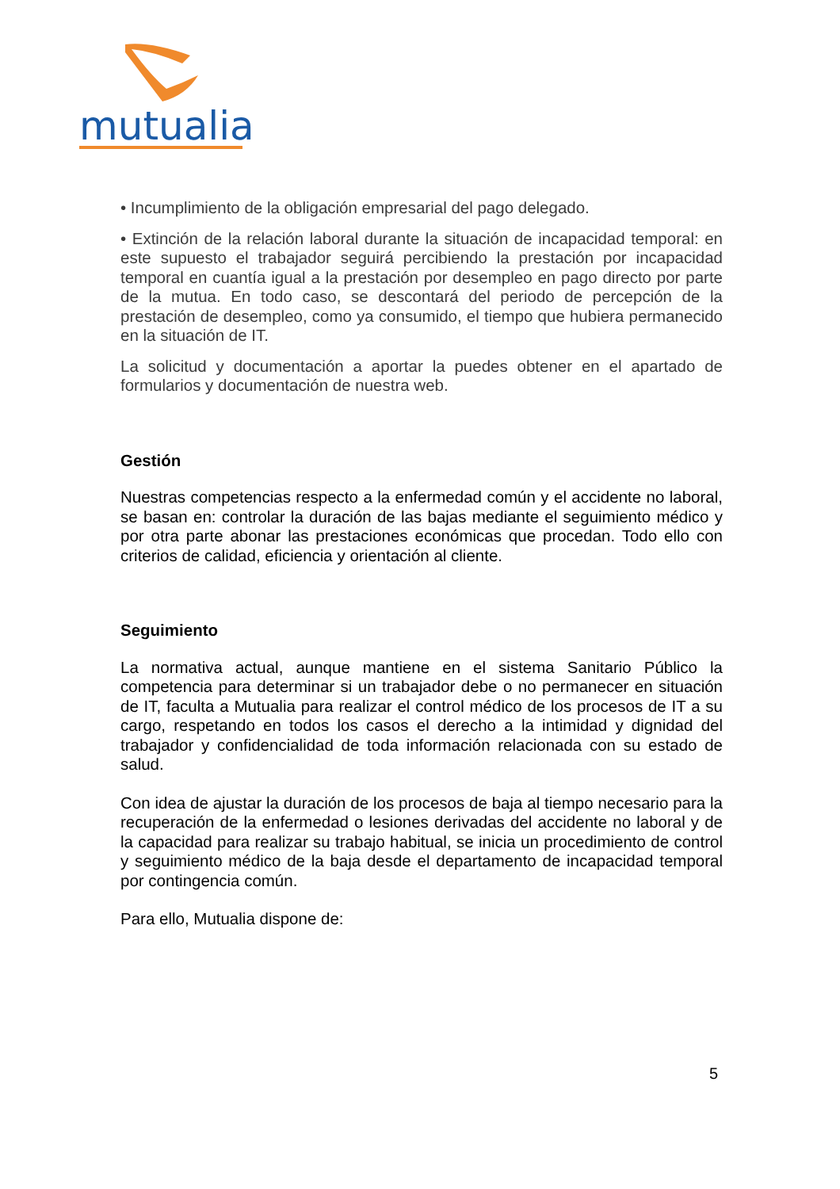mutualia
• Incumplimiento de la obligación empresarial del pago delegado.
• Extinción de la relación laboral durante la situación de incapacidad temporal: en este supuesto el trabajador seguirá percibiendo la prestación por incapacidad temporal en cuantía igual a la prestación por desempleo en pago directo por parte de la mutua. En todo caso, se descontará del periodo de percepción de la prestación de desempleo, como ya consumido, el tiempo que hubiera permanecido en la situación de IT.
La solicitud y documentación a aportar la puedes obtener en el apartado de formularios y documentación de nuestra web.
Gestión
Nuestras competencias respecto a la enfermedad común y el accidente no laboral, se basan en: controlar la duración de las bajas mediante el seguimiento médico y por otra parte abonar las prestaciones económicas que procedan. Todo ello con criterios de calidad, eficiencia y orientación al cliente.
Seguimiento
La normativa actual, aunque mantiene en el sistema Sanitario Público la competencia para determinar si un trabajador debe o no permanecer en situación de IT, faculta a Mutualia para realizar el control médico de los procesos de IT a su cargo, respetando en todos los casos el derecho a la intimidad y dignidad del trabajador y confidencialidad de toda información relacionada con su estado de salud.
Con idea de ajustar la duración de los procesos de baja al tiempo necesario para la recuperación de la enfermedad o lesiones derivadas del accidente no laboral y de la capacidad para realizar su trabajo habitual, se inicia un procedimiento de control y seguimiento médico de la baja desde el departamento de incapacidad temporal por contingencia común.
Para ello, Mutualia dispone de:
5